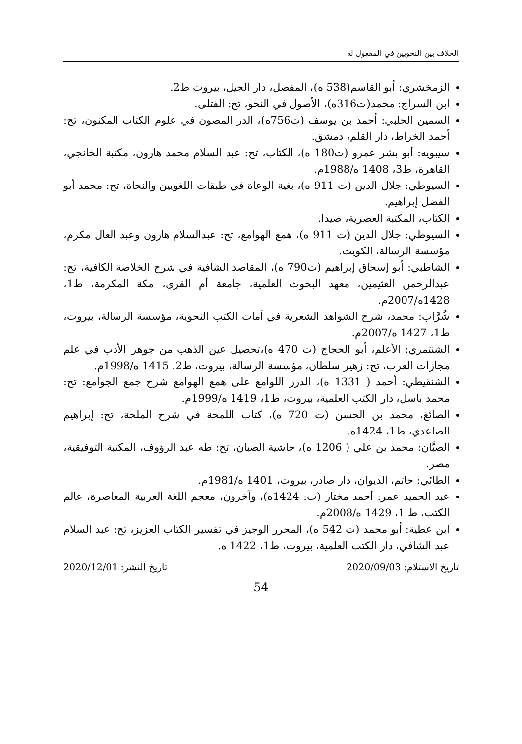الخلاف بين النحويين في المفعول له
الزمخشري: أبو القاسم(538 ه)، المفصل، دار الجيل، بيروت ط2.
ابن السراج: محمد(ت316ه)، الأصول في النحو، تح: الفتلى.
السمين الحلبي: أحمد بن يوسف (ت756ه)، الدر المصون في علوم الكتاب المكنون، تح: أحمد الخراط، دار القلم، دمشق.
سيبويه: أبو بشر عمرو (ت180 ه)، الكتاب، تح: عبد السلام محمد هارون، مكتبة الخانجي، القاهرة، ط3، 1408 ه/1988م.
السيوطي: جلال الدين (ت 911 ه)، بغية الوعاة في طبقات اللغويين والنحاة، تح: محمد أبو الفضل إبراهيم.
الكتاب، المكتبة العصرية، صيدا.
السيوطي: جلال الدين (ت 911 ه)، همع الهوامع، تح: عبدالسلام هارون وعبد العال مكرم، مؤسسة الرسالة، الكويت.
الشاطبي: أبو إسحاق إبراهيم (ت790 ه)، المقاصد الشافية في شرح الخلاصة الكافية، تح: عبدالرحمن العثيمين، معهد البحوث العلمية، جامعة أم القرى، مكة المكرمة، ط1، 1428ه/2007م.
شُرَّاب: محمد، شرح الشواهد الشعرية في أمات الكتب النحوية، مؤسسة الرسالة، بيروت، ط1، 1427 ه/2007م.
الشنتمري: الأعلم، أبو الحجاج (ت 470 ه)،تحصيل عين الذهب من جوهر الأدب في علم مجازات العرب، تح: زهير سلطان، مؤسسة الرسالة، بيروت، ط2، 1415 ه/1998م.
الشنقيطي: أحمد ( 1331 ه)، الدرر اللوامع على همع الهوامع شرح جمع الجوامع: تح: محمد باسل، دار الكتب العلمية، بيروت، ط1، 1419 ه/1999م.
الصائغ، محمد بن الحسن (ت 720 ه)، كتاب اللمحة في شرح الملحة، تح: إبراهيم الصاعدي، ط1، 1424ه.
الصبَّان: محمد بن علي ( 1206 ه)، حاشية الصبان، تح: طه عبد الرؤوف، المكتبة التوفيقية، مصر.
الطائي: حاتم، الديوان، دار صادر، بيروت، 1401 ه/1981م.
عبد الحميد عمر: أحمد مختار (ت: 1424ه)، وآخرون، معجم اللغة العربية المعاصرة، عالم الكتب، ط 1، 1429 ه/2008م.
ابن عطية: أبو محمد (ت 542 ه)، المحرر الوجيز في تفسير الكتاب العزيز، تح: عبد السلام عبد الشافي، دار الكتب العلمية، بيروت، ط1، 1422 ه.
تاريخ الاستلام: 2020/09/03 تاريخ النشر: 2020/12/01
54